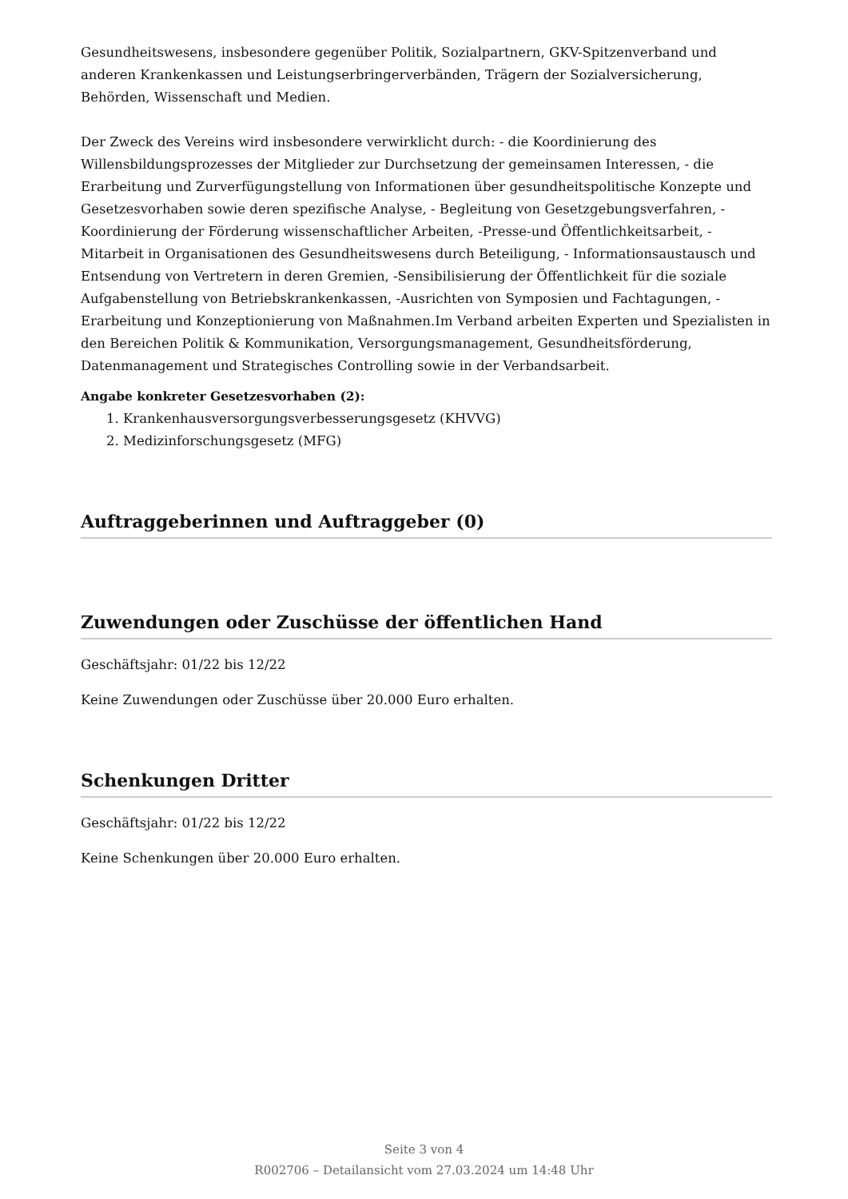Gesundheitswesens, insbesondere gegenüber Politik, Sozialpartnern, GKV-Spitzenverband und anderen Krankenkassen und Leistungserbringerverbänden, Trägern der Sozialversicherung, Behörden, Wissenschaft und Medien.
Der Zweck des Vereins wird insbesondere verwirklicht durch: - die Koordinierung des Willensbildungsprozesses der Mitglieder zur Durchsetzung der gemeinsamen Interessen, - die Erarbeitung und Zurverfügungstellung von Informationen über gesundheitspolitische Konzepte und Gesetzesvorhaben sowie deren spezifische Analyse, - Begleitung von Gesetzgebungsverfahren, -Koordinierung der Förderung wissenschaftlicher Arbeiten, -Presse-und Öffentlichkeitsarbeit, - Mitarbeit in Organisationen des Gesundheitswesens durch Beteiligung, - Informationsaustausch und Entsendung von Vertretern in deren Gremien, -Sensibilisierung der Öffentlichkeit für die soziale Aufgabenstellung von Betriebskrankenkassen, -Ausrichten von Symposien und Fachtagungen, -Erarbeitung und Konzeptionierung von Maßnahmen.Im Verband arbeiten Experten und Spezialisten in den Bereichen Politik & Kommunikation, Versorgungsmanagement, Gesundheitsförderung, Datenmanagement und Strategisches Controlling sowie in der Verbandsarbeit.
Angabe konkreter Gesetzesvorhaben (2):
1. Krankenhausversorgungsverbesserungsgesetz (KHVVG)
2. Medizinforschungsgesetz (MFG)
Auftraggeberinnen und Auftraggeber (0)
Zuwendungen oder Zuschüsse der öffentlichen Hand
Geschäftsjahr: 01/22 bis 12/22
Keine Zuwendungen oder Zuschüsse über 20.000 Euro erhalten.
Schenkungen Dritter
Geschäftsjahr: 01/22 bis 12/22
Keine Schenkungen über 20.000 Euro erhalten.
Seite 3 von 4
R002706 – Detailansicht vom 27.03.2024 um 14:48 Uhr